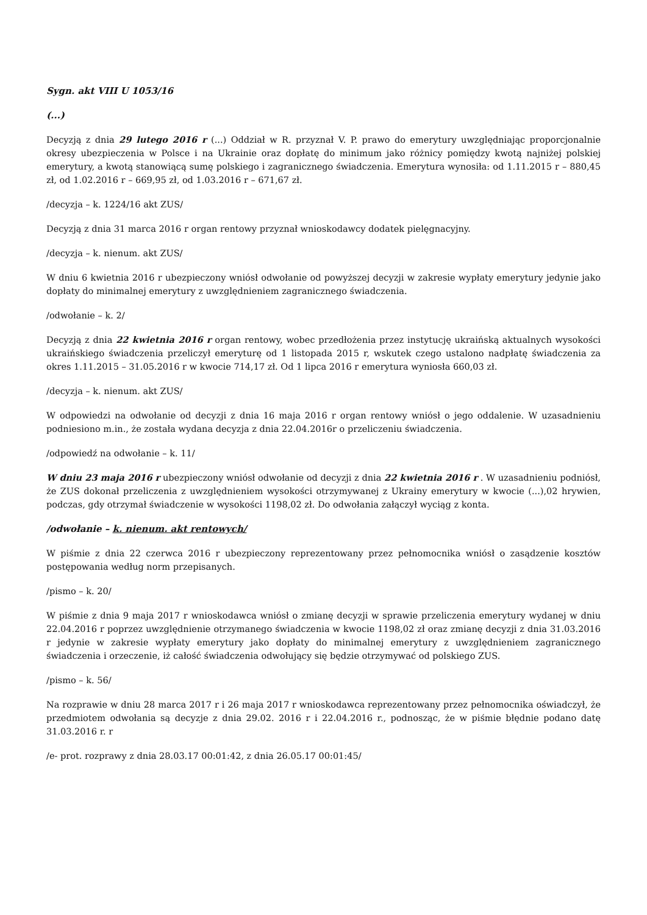Sygn. akt VIII U 1053/16
(...)
Decyzją z dnia 29 lutego 2016 r (...) Oddział w R. przyznał V. P. prawo do emerytury uwzględniając proporcjonalnie okresy ubezpieczenia w Polsce i na Ukrainie oraz dopłatę do minimum jako różnicy pomiędzy kwotą najniżej polskiej emerytury, a kwotą stanowiącą sumę polskiego i zagranicznego świadczenia. Emerytura wynosiła: od 1.11.2015 r – 880,45 zł, od 1.02.2016 r – 669,95 zł, od 1.03.2016 r – 671,67 zł.
/decyzja – k. 1224/16 akt ZUS/
Decyzją z dnia 31 marca 2016 r organ rentowy przyznał wnioskodawcy dodatek pielęgnacyjny.
/decyzja – k. nienum. akt ZUS/
W dniu 6 kwietnia 2016 r ubezpieczony wniósł odwołanie od powyższej decyzji w zakresie wypłaty emerytury jedynie jako dopłaty do minimalnej emerytury z uwzględnieniem zagranicznego świadczenia.
/odwołanie – k. 2/
Decyzją z dnia 22 kwietnia 2016 r organ rentowy, wobec przedłożenia przez instytucję ukraińską aktualnych wysokości ukraińskiego świadczenia przeliczył emeryturę od 1 listopada 2015 r, wskutek czego ustalono nadpłatę świadczenia za okres 1.11.2015 – 31.05.2016 r w kwocie 714,17 zł. Od 1 lipca 2016 r emerytura wyniosła 660,03 zł.
/decyzja – k. nienum. akt ZUS/
W odpowiedzi na odwołanie od decyzji z dnia 16 maja 2016 r organ rentowy wniósł o jego oddalenie. W uzasadnieniu podniesiono m.in., że została wydana decyzja z dnia 22.04.2016r o przeliczeniu świadczenia.
/odpowiedź na odwołanie – k. 11/
W dniu 23 maja 2016 r ubezpieczony wniósł odwołanie od decyzji z dnia 22 kwietnia 2016 r . W uzasadnieniu podniósł, że ZUS dokonał przeliczenia z uwzględnieniem wysokości otrzymywanej z Ukrainy emerytury w kwocie (...),02 hrywien, podczas, gdy otrzymał świadczenie w wysokości 1198,02 zł. Do odwołania załączył wyciąg z konta.
/odwołanie – k. nienum. akt rentowych/
W piśmie z dnia 22 czerwca 2016 r ubezpieczony reprezentowany przez pełnomocnika wniósł o zasądzenie kosztów postępowania według norm przepisanych.
/pismo – k. 20/
W piśmie z dnia 9 maja 2017 r wnioskodawca wniósł o zmianę decyzji w sprawie przeliczenia emerytury wydanej w dniu 22.04.2016 r poprzez uwzględnienie otrzymanego świadczenia w kwocie 1198,02 zł oraz zmianę decyzji z dnia 31.03.2016 r jedynie w zakresie wypłaty emerytury jako dopłaty do minimalnej emerytury z uwzględnieniem zagranicznego świadczenia i orzeczenie, iż całość świadczenia odwołujący się będzie otrzymywać od polskiego ZUS.
/pismo – k. 56/
Na rozprawie w dniu 28 marca 2017 r i 26 maja 2017 r wnioskodawca reprezentowany przez pełnomocnika oświadczył, że przedmiotem odwołania są decyzje z dnia 29.02. 2016 r i 22.04.2016 r., podnosząc, że w piśmie błędnie podano datę 31.03.2016 r. r
/e- prot. rozprawy z dnia 28.03.17 00:01:42, z dnia 26.05.17 00:01:45/